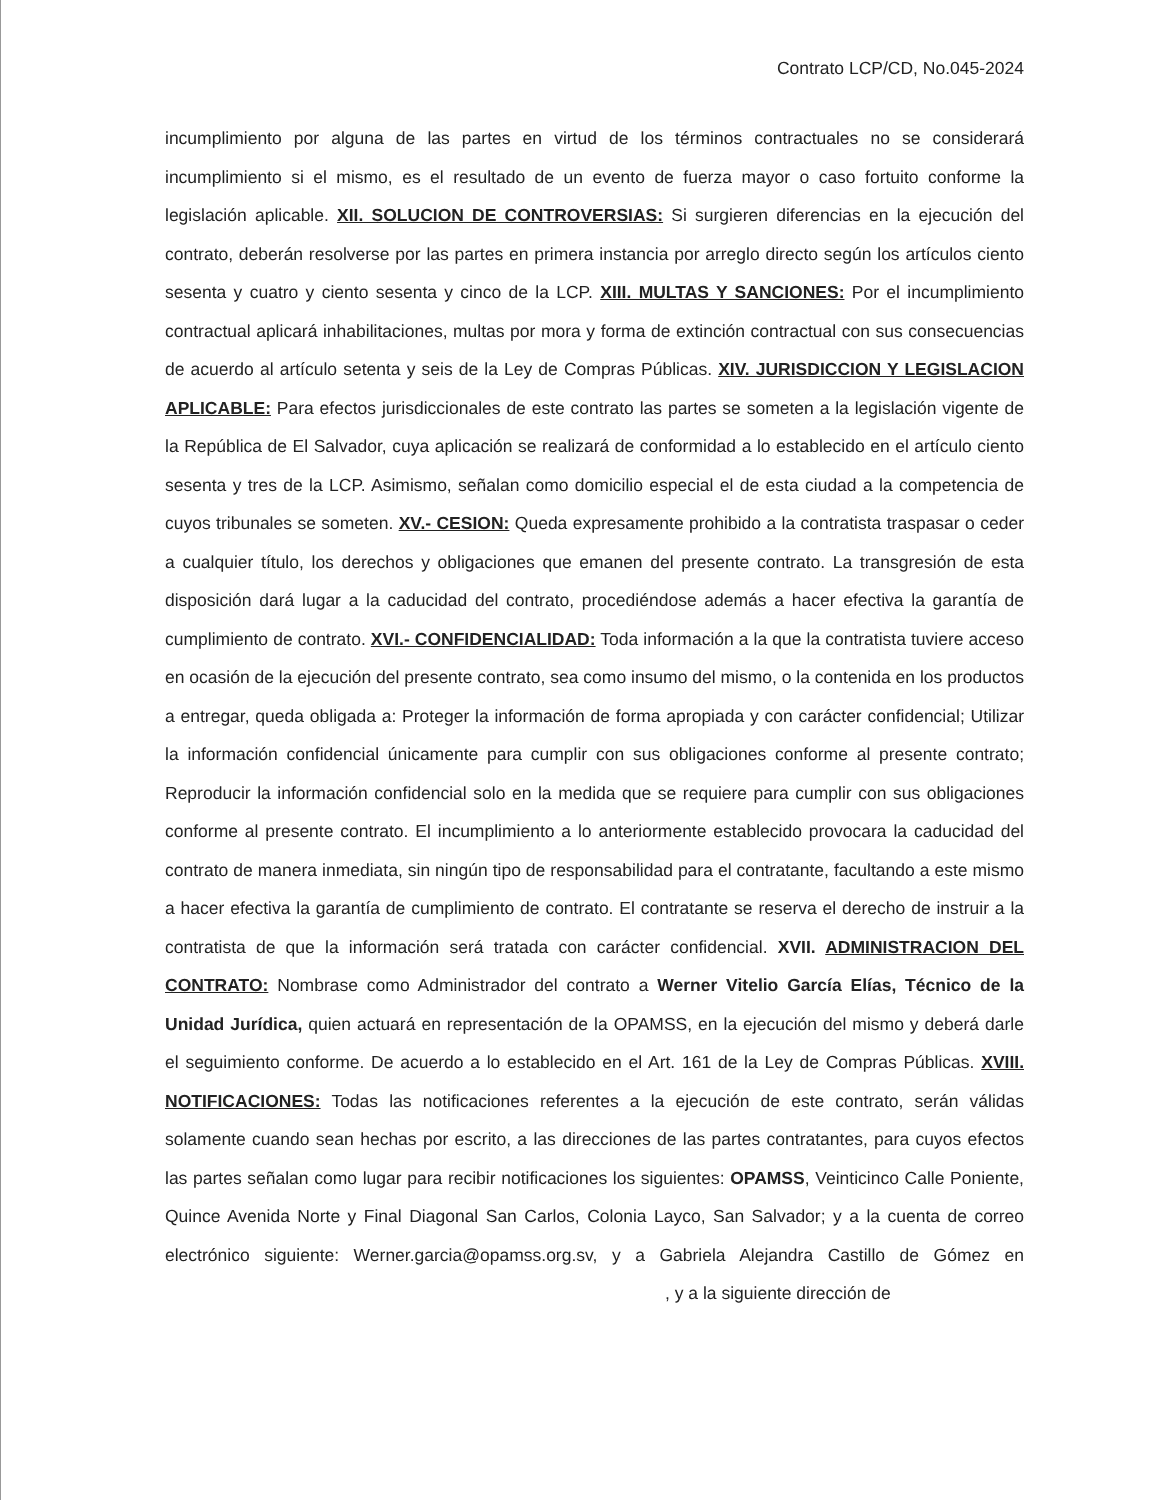Contrato LCP/CD, No.045-2024
incumplimiento por alguna de las partes en virtud de los términos contractuales no se considerará incumplimiento si el mismo, es el resultado de un evento de fuerza mayor o caso fortuito conforme la legislación aplicable. XII. SOLUCION DE CONTROVERSIAS: Si surgieren diferencias en la ejecución del contrato, deberán resolverse por las partes en primera instancia por arreglo directo según los artículos ciento sesenta y cuatro y ciento sesenta y cinco de la LCP. XIII. MULTAS Y SANCIONES: Por el incumplimiento contractual aplicará inhabilitaciones, multas por mora y forma de extinción contractual con sus consecuencias de acuerdo al artículo setenta y seis de la Ley de Compras Públicas. XIV. JURISDICCION Y LEGISLACION APLICABLE: Para efectos jurisdiccionales de este contrato las partes se someten a la legislación vigente de la República de El Salvador, cuya aplicación se realizará de conformidad a lo establecido en el artículo ciento sesenta y tres de la LCP. Asimismo, señalan como domicilio especial el de esta ciudad a la competencia de cuyos tribunales se someten. XV.- CESION: Queda expresamente prohibido a la contratista traspasar o ceder a cualquier título, los derechos y obligaciones que emanen del presente contrato. La transgresión de esta disposición dará lugar a la caducidad del contrato, procediéndose además a hacer efectiva la garantía de cumplimiento de contrato. XVI.- CONFIDENCIALIDAD: Toda información a la que la contratista tuviere acceso en ocasión de la ejecución del presente contrato, sea como insumo del mismo, o la contenida en los productos a entregar, queda obligada a: Proteger la información de forma apropiada y con carácter confidencial; Utilizar la información confidencial únicamente para cumplir con sus obligaciones conforme al presente contrato; Reproducir la información confidencial solo en la medida que se requiere para cumplir con sus obligaciones conforme al presente contrato. El incumplimiento a lo anteriormente establecido provocara la caducidad del contrato de manera inmediata, sin ningún tipo de responsabilidad para el contratante, facultando a este mismo a hacer efectiva la garantía de cumplimiento de contrato. El contratante se reserva el derecho de instruir a la contratista de que la información será tratada con carácter confidencial. XVII. ADMINISTRACION DEL CONTRATO: Nombrase como Administrador del contrato a Werner Vitelio García Elías, Técnico de la Unidad Jurídica, quien actuará en representación de la OPAMSS, en la ejecución del mismo y deberá darle el seguimiento conforme. De acuerdo a lo establecido en el Art. 161 de la Ley de Compras Públicas. XVIII. NOTIFICACIONES: Todas las notificaciones referentes a la ejecución de este contrato, serán válidas solamente cuando sean hechas por escrito, a las direcciones de las partes contratantes, para cuyos efectos las partes señalan como lugar para recibir notificaciones los siguientes: OPAMSS, Veinticinco Calle Poniente, Quince Avenida Norte y Final Diagonal San Carlos, Colonia Layco, San Salvador; y a la cuenta de correo electrónico siguiente: Werner.garcia@opamss.org.sv, y a Gabriela Alejandra Castillo de Gómez en , y a la siguiente dirección de